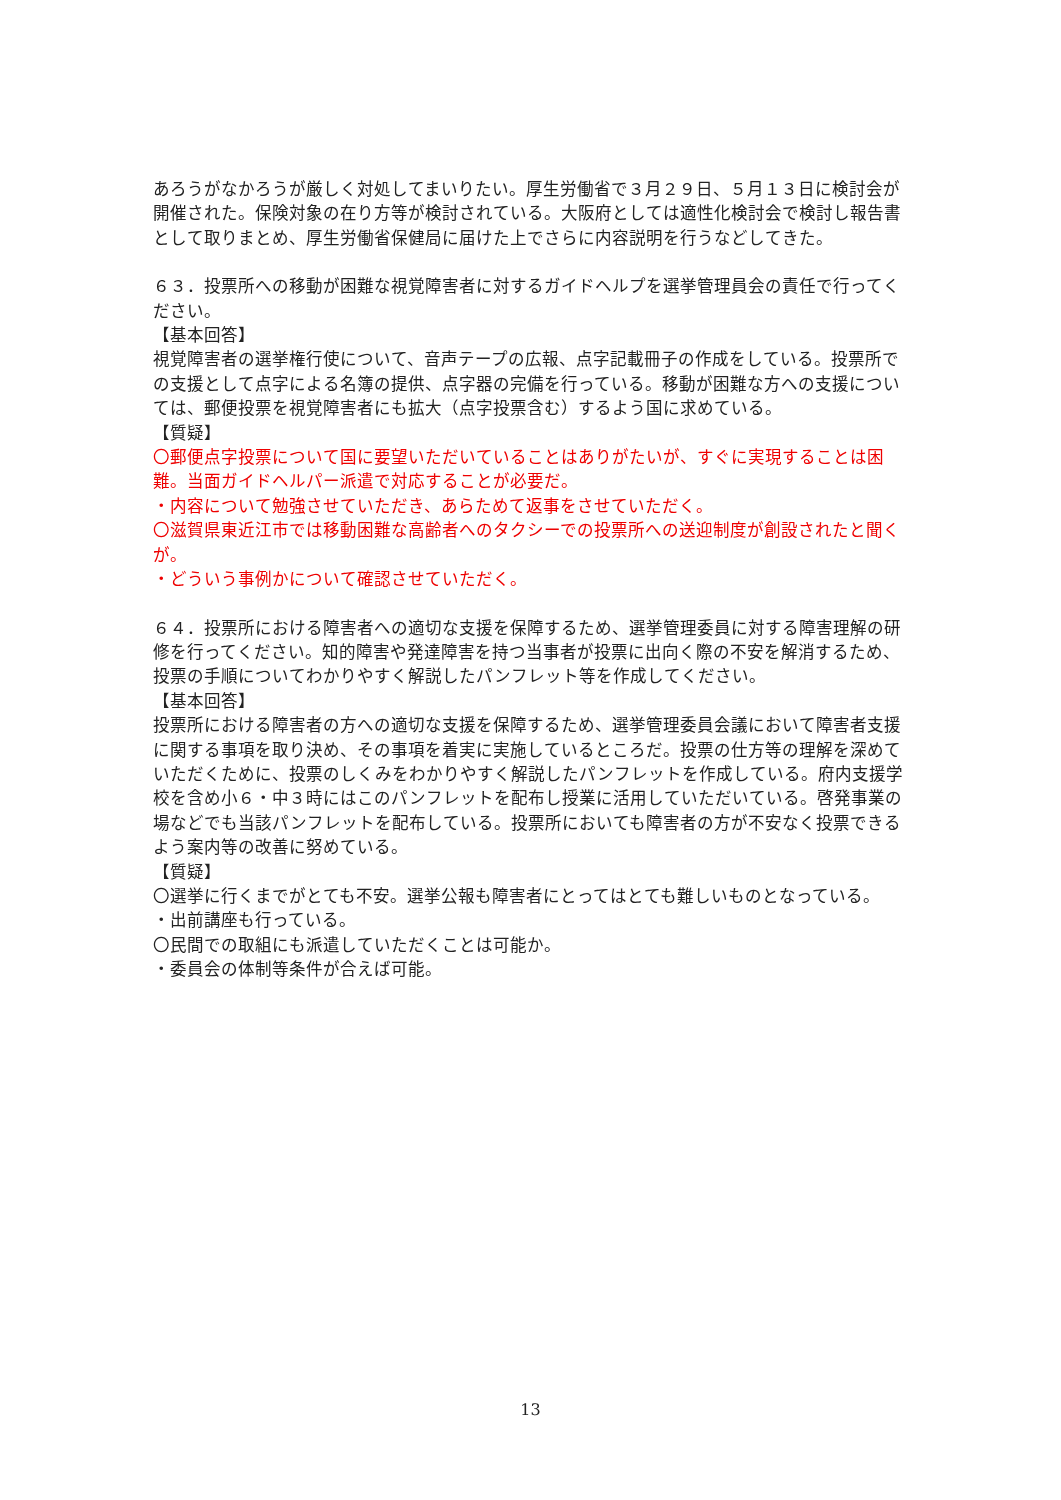あろうがなかろうが厳しく対処してまいりたい。厚生労働省で３月２９日、５月１３日に検討会が開催された。保険対象の在り方等が検討されている。大阪府としては適性化検討会で検討し報告書として取りまとめ、厚生労働省保健局に届けた上でさらに内容説明を行うなどしてきた。
６３．投票所への移動が困難な視覚障害者に対するガイドヘルプを選挙管理員会の責任で行ってください。
【基本回答】
視覚障害者の選挙権行使について、音声テープの広報、点字記載冊子の作成をしている。投票所での支援として点字による名簿の提供、点字器の完備を行っている。移動が困難な方への支援については、郵便投票を視覚障害者にも拡大（点字投票含む）するよう国に求めている。
【質疑】
〇郵便点字投票について国に要望いただいていることはありがたいが、すぐに実現することは困難。当面ガイドヘルパー派遣で対応することが必要だ。
・内容について勉強させていただき、あらためて返事をさせていただく。
〇滋賀県東近江市では移動困難な高齢者へのタクシーでの投票所への送迎制度が創設されたと聞くが。
・どういう事例かについて確認させていただく。
６４．投票所における障害者への適切な支援を保障するため、選挙管理委員に対する障害理解の研修を行ってください。知的障害や発達障害を持つ当事者が投票に出向く際の不安を解消するため、投票の手順についてわかりやすく解説したパンフレット等を作成してください。
【基本回答】
投票所における障害者の方への適切な支援を保障するため、選挙管理委員会議において障害者支援に関する事項を取り決め、その事項を着実に実施しているところだ。投票の仕方等の理解を深めていただくために、投票のしくみをわかりやすく解説したパンフレットを作成している。府内支援学校を含め小６・中３時にはこのパンフレットを配布し授業に活用していただいている。啓発事業の場などでも当該パンフレットを配布している。投票所においても障害者の方が不安なく投票できるよう案内等の改善に努めている。
【質疑】
〇選挙に行くまでがとても不安。選挙公報も障害者にとってはとても難しいものとなっている。
・出前講座も行っている。
〇民間での取組にも派遣していただくことは可能か。
・委員会の体制等条件が合えば可能。
13